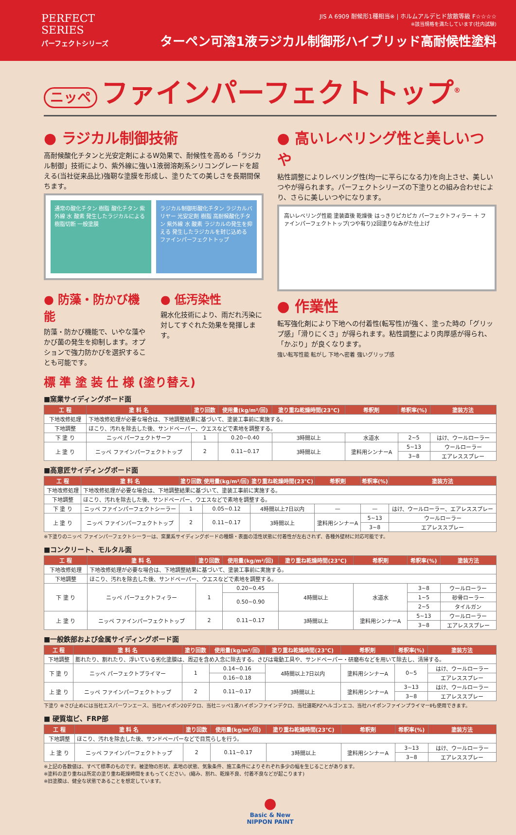PERFECT
SERIES
パーフェクトシリーズ
JIS A 6909 耐候形1種相当※ | ホルムアルデヒド放散等級 F☆☆☆☆
※該当規格を満たしています(社内試験)
ターペン可溶1液ラジカル制御形ハイブリッド高耐候性塗料
ニッペ ファインパーフェクトトップ<sup>®</sup>
● ラジカル制御技術
高耐候酸化チタンと光安定剤によるW効果で、耐候性を高める「ラジカル制御」技術により、紫外線に強い1液弱溶剤系シリコングレードを超える(当社従来品比)強靭な塗膜を形成し、塗りたての美しさを長期間保ちます。
通常の酸化チタン 樹脂 酸化チタン 紫外線 水 酸素 発生したラジカルによる樹脂切断 一般塗膜
ラジカル制御形酸化チタン ラジカルバリヤー 光安定剤 樹脂 高耐候酸化チタン 紫外線 水 酸素 ラジカルの発生を抑える 発生したラジカルを封じ込める ファインパーフェクトトップ
● 防藻・防かび機能
防藻・防かび機能で、いやな藻やかび菌の発生を抑制します。オプションで強力防かびを選択することも可能です。
● 低汚染性
親水化技術により、雨だれ汚染に対してすぐれた効果を発揮します。
● 高いレベリング性と美しいつや
粘性調整によりレベリング性(均一に平らになる力)を向上させ、美しいつやが得られます。パーフェクトシリーズの下塗りとの組み合わせにより、さらに美しいつやになります。
高いレベリング性能 塗装直後 乾燥後 はっきりピカピカ パーフェクトフィラー ＋ ファインパーフェクトトップ(つや有り)2回塗りなみがた仕上げ
● 作業性
転写強化剤により下地への付着性(転写性)が強く、塗った時の「グリップ感」「滑りにくさ」が得られます。粘性調整により肉厚感が得られ、「かぶり」が良くなります。
強い転写性能 転がし 下地へ密着 強いグリップ感
標 準 塗 装 仕 様 (塗り替え)
■窯業サイディングボード面
| 工 程 | 塗 料 名 | 塗り回数 | 使用量(kg/m²/回) | 塗り重ね乾燥時間(23℃) | 希釈剤 | 希釈率(%) | 塗装方法 |
| --- | --- | --- | --- | --- | --- | --- | --- |
| 下地改修処理 | 下地改修処理が必要な場合は、下地調整結果に基づいて、塗装工事前に実施する。 | | | | | | |
| 下地調整 | ほこり、汚れを除去した後、サンドペーパー、ウエスなどで素地を調整する。 | | | | | | |
| 下 塗 り | ニッペ パーフェクトサーフ | 1 | 0.20~0.40 | 3時間以上 | 水道水 | 2~5 | はけ、ウールローラー |
| 上 塗 り | ニッペ ファインパーフェクトトップ | 2 | 0.11~0.17 | 3時間以上 | 塗料用シンナーA | 5~13 | ウールローラー |
| | | | | | | 3~8 | エアレススプレー |
■高意匠サイディングボード面
| 工 程 | 塗 料 名 | 塗り回数 | 使用量(kg/m²/回) | 塗り重ね乾燥時間(23℃) | 希釈剤 | 希釈率(%) | 塗装方法 |
| --- | --- | --- | --- | --- | --- | --- | --- |
| 下地改修処理 | 下地改修処理が必要な場合は、下地調整結果に基づいて、塗装工事前に実施する。 | | | | | | |
| 下地調整 | ほこり、汚れを除去した後、サンドペーパー、ウエスなどで素地を調整する。 | | | | | | |
| 下 塗 り | ニッペ ファインパーフェクトシーラー | 1 | 0.05~0.12 | 4時間以上7日以内 | — | — | はけ、ウールローラー、エアレススプレー |
| 上 塗 り | ニッペ ファインパーフェクトトップ | 2 | 0.11~0.17 | 3時間以上 | 塗料用シンナーA | 5~13 | ウールローラー |
| | | | | | | 3~8 | エアレススプレー |
※下塗りのニッペ ファインパーフェクトシーラーは、窯業系サイディングボードの種類・表面の活性状態に付着性が左右されず、各種外壁材に対応可能です。
■コンクリート、モルタル面
| 工 程 | 塗 料 名 | 塗り回数 | 使用量(kg/m²/回) | 塗り重ね乾燥時間(23℃) | 希釈剤 | 希釈率(%) | 塗装方法 |
| --- | --- | --- | --- | --- | --- | --- | --- |
| 下地改修処理 | 下地改修処理が必要な場合は、下地調整結果に基づいて、塗装工事前に実施する。 | | | | | | |
| 下地調整 | ほこり、汚れを除去した後、サンドペーパー、ウエスなどで素地を調整する。 | | | | | | |
| 下 塗 り | ニッペ パーフェクトフィラー | 1 | 0.20~0.45 | 4時間以上 | 水道水 | 3~8 | ウールローラー |
| | | | 0.50~0.90 | | | 1~5 | 砂骨ローラー |
| | | | | | | 2~5 | タイルガン |
| 上 塗 り | ニッペ ファインパーフェクトトップ | 2 | 0.11~0.17 | 3時間以上 | 塗料用シンナーA | 5~13 | ウールローラー |
| | | | | | | 3~8 | エアレススプレー |
■一般鉄部および金属サイディングボード面
| 工 程 | 塗 料 名 | 塗り回数 | 使用量(kg/m²/回) | 塗り重ね乾燥時間(23℃) | 希釈剤 | 希釈率(%) | 塗装方法 |
| --- | --- | --- | --- | --- | --- | --- | --- |
| 下地調整 | 膨れたり、割れたり、浮いている劣化塗膜は、周辺を含め入念に除去する。さびは電動工具や、サンドペーパー・研磨布などを用いて除去し、清掃する。 | | | | | | |
| 下 塗 り | ニッペ パーフェクトプライマー | 1 | 0.14~0.16 | 4時間以上7日以内 | 塗料用シンナーA | 0~5 | はけ、ウールローラー |
| | | | 0.16~0.18 | | | | エアレススプレー |
| 上 塗 り | ニッペ ファインパーフェクトトップ | 2 | 0.11~0.17 | 3時間以上 | 塗料用シンナーA | 3~13 | はけ、ウールローラー |
| | | | | | | 3~8 | エアレススプレー |
下塗り ※さび止めには当社エスパーワンエース、当社ハイポン20デクロ、当社ニッペ1液ハイポンファインデクロ、当社速乾PZヘルゴンエコ、当社ハイポンファインプライマーⅡも使用できます。
■ 硬質塩ビ、FRP部
| 工 程 | 塗 料 名 | 塗り回数 | 使用量(kg/m²/回) | 塗り重ね乾燥時間(23℃) | 希釈剤 | 希釈率(%) | 塗装方法 |
| --- | --- | --- | --- | --- | --- | --- | --- |
| 下地調整 | ほこり、汚れを除去した後、サンドペーパーなどで目荒らしを行う。 | | | | | | |
| 上 塗 り | ニッペ ファインパーフェクトトップ | 2 | 0.11~0.17 | 3時間以上 | 塗料用シンナーA | 3~13 | はけ、ウールローラー |
| | | | | | | 3~8 | エアレススプレー |
※上記の各数値は、すべて標準のものです。被塗物の形状、素地の状態、気象条件、施工条件によりそれぞれ多少の幅を生じることがあります。
※塗料の塗り重ねは所定の塗り重ね乾燥時間をまもってください。(縮み、割れ、乾燥不良、付着不良などが起こります)
※旧塗膜は、健全な状態であることを想定しています。
●
Basic & New
NIPPON PAINT